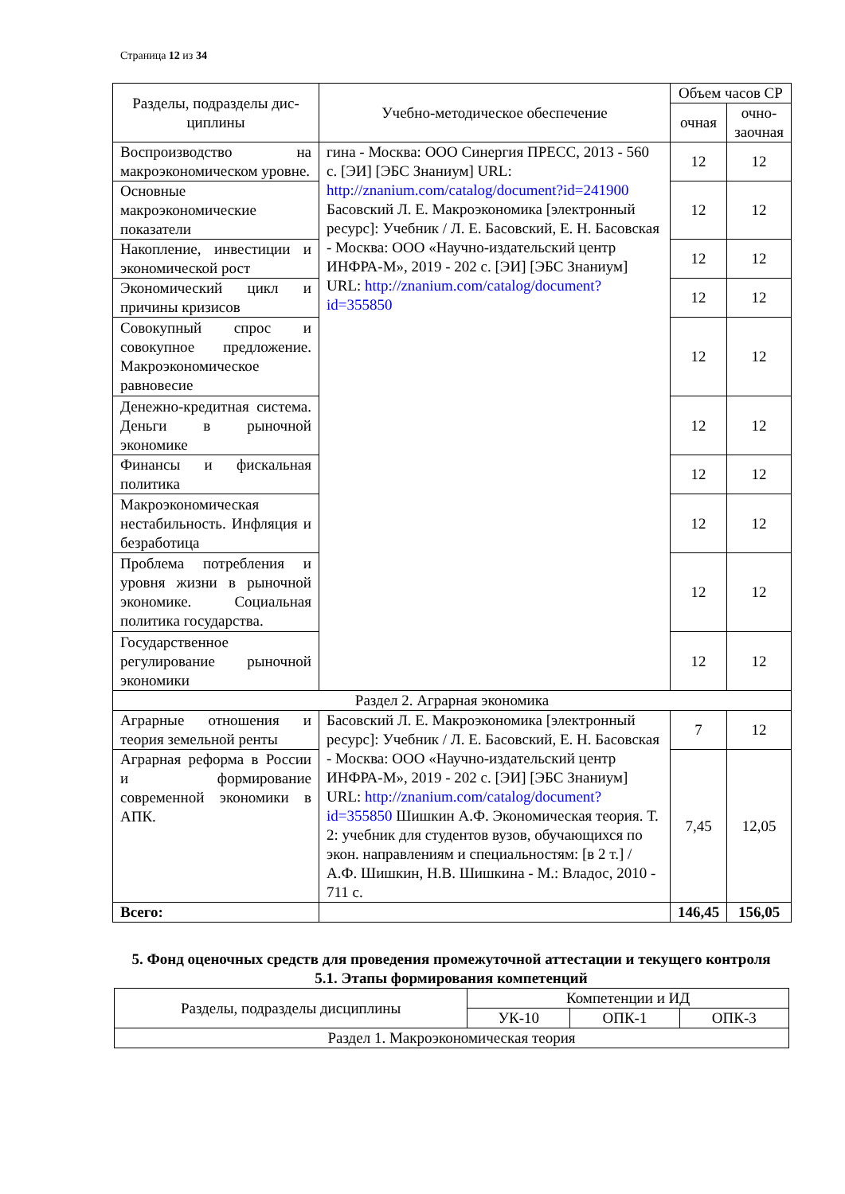Страница 12 из 34
| Разделы, подразделы дис-циплины | Учебно-методическое обеспечение | Объем часов СР | |
| --- | --- | --- | --- |
| | | очная | очно-заочная |
| Воспроизводство на макроэкономическом уровне. | гина - Москва: ООО Синергия ПРЕСС, 2013 - 560 с. [ЭИ] [ЭБС Знаниум] URL: http://znanium.com/catalog/document?id=241900 Басовский Л. Е. Макроэкономика [электронный ресурс]: Учебник / Л. Е. Басовский, Е. Н. Басовская - Москва: ООО «Научно-издательский центр ИНФРА-М», 2019 - 202 с. [ЭИ] [ЭБС Знаниум] URL: http://znanium.com/catalog/document?id=355850 | 12 | 12 |
| Основные макроэкономические показатели | | 12 | 12 |
| Накопление, инвестиции и экономической рост | | 12 | 12 |
| Экономический цикл и причины кризисов | | 12 | 12 |
| Совокупный спрос и совокупное предложение. Макроэкономическое равновесие | | 12 | 12 |
| Денежно-кредитная система. Деньги в рыночной экономике | | 12 | 12 |
| Финансы и фискальная политика | | 12 | 12 |
| Макроэкономическая нестабильность. Инфляция и безработица | | 12 | 12 |
| Проблема потребления и уровня жизни в рыночной экономике. Социальная политика государства. | | 12 | 12 |
| Государственное регулирование рыночной экономики | | 12 | 12 |
| Раздел 2. Аграрная экономика | | | |
| Аграрные отношения и теория земельной ренты | Басовский Л. Е. Макроэкономика [электронный ресурс]: Учебник / Л. Е. Басовский, Е. Н. Басовская - Москва: ООО «Научно-издательский центр ИНФРА-М», 2019 - 202 с. [ЭИ] [ЭБС Знаниум] URL: http://znanium.com/catalog/document?id=355850 Шишкин А.Ф. Экономическая теория. Т. 2: учебник для студентов вузов, обучающихся по экон. направлениям и специальностям: [в 2 т.] / А.Ф. Шишкин, Н.В. Шишкина - М.: Владос, 2010 - 711 с. | 7 | 12 |
| Аграрная реформа в России и формирование современной экономики в АПК. | | 7,45 | 12,05 |
| Всего: | | 146,45 | 156,05 |
5. Фонд оценочных средств для проведения промежуточной аттестации и текущего контроля
5.1. Этапы формирования компетенций
| Разделы, подразделы дисциплины | Компетенции и ИД | | |
| | УК-10 | ОПК-1 | ОПК-3 |
| Раздел 1. Макроэкономическая теория | | | |